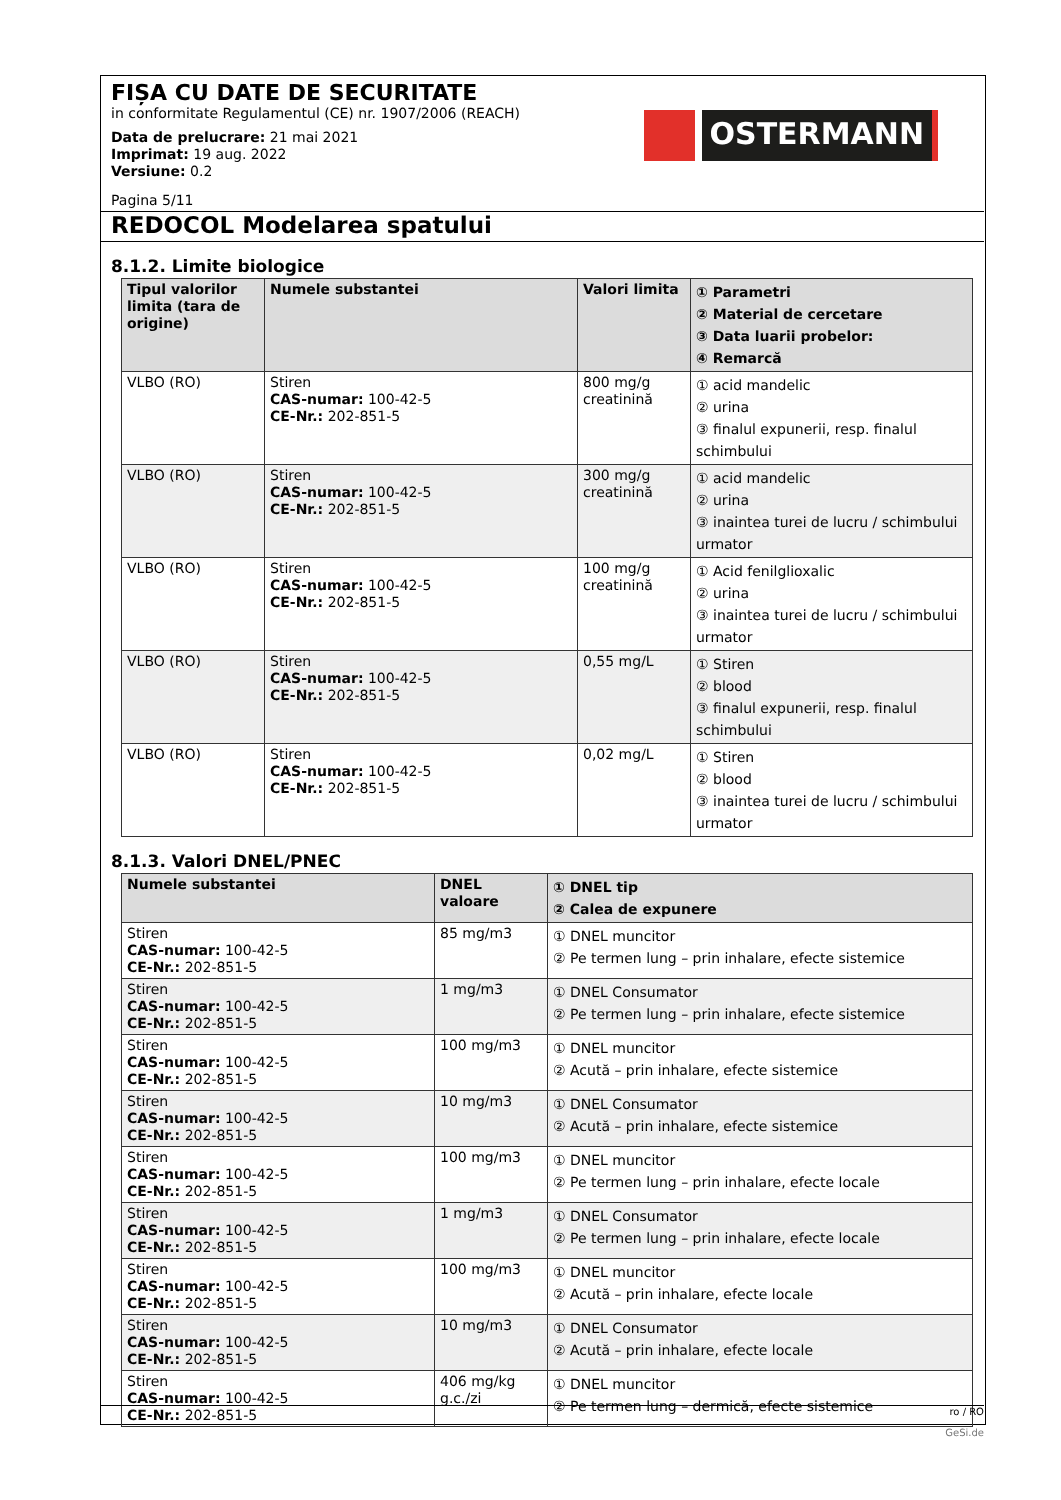FIȘA CU DATE DE SECURITATE
in conformitate Regulamentul (CE) nr. 1907/2006 (REACH)
Data de prelucrare: 21 mai 2021
Imprimat: 19 aug. 2022
Versiune: 0.2
Pagina 5/11
OSTERMANN
REDOCOL Modelarea spatului
8.1.2. Limite biologice
| Tipul valorilor limita (tara de origine) | Numele substantei | Valori limita | ① Parametri ② Material de cercetare ③ Data luarii probelor: ④ Remarcă |
| --- | --- | --- | --- |
| VLBO (RO) | Stiren CAS-numar: 100-42-5 CE-Nr.: 202-851-5 | 800 mg/g creatinină | ① acid mandelic ② urina ③ finalul expunerii, resp. finalul schimbului |
| VLBO (RO) | Stiren CAS-numar: 100-42-5 CE-Nr.: 202-851-5 | 300 mg/g creatinină | ① acid mandelic ② urina ③ inaintea turei de lucru / schimbului urmator |
| VLBO (RO) | Stiren CAS-numar: 100-42-5 CE-Nr.: 202-851-5 | 100 mg/g creatinină | ① Acid fenilglioxalic ② urina ③ inaintea turei de lucru / schimbului urmator |
| VLBO (RO) | Stiren CAS-numar: 100-42-5 CE-Nr.: 202-851-5 | 0,55 mg/L | ① Stiren ② blood ③ finalul expunerii, resp. finalul schimbului |
| VLBO (RO) | Stiren CAS-numar: 100-42-5 CE-Nr.: 202-851-5 | 0,02 mg/L | ① Stiren ② blood ③ inaintea turei de lucru / schimbului urmator |
8.1.3. Valori DNEL/PNEC
| Numele substantei | DNEL valoare | ① DNEL tip ② Calea de expunere |
| --- | --- | --- |
| Stiren CAS-numar: 100-42-5 CE-Nr.: 202-851-5 | 85 mg/m3 | ① DNEL muncitor ② Pe termen lung – prin inhalare, efecte sistemice |
| Stiren CAS-numar: 100-42-5 CE-Nr.: 202-851-5 | 1 mg/m3 | ① DNEL Consumator ② Pe termen lung – prin inhalare, efecte sistemice |
| Stiren CAS-numar: 100-42-5 CE-Nr.: 202-851-5 | 100 mg/m3 | ① DNEL muncitor ② Acută – prin inhalare, efecte sistemice |
| Stiren CAS-numar: 100-42-5 CE-Nr.: 202-851-5 | 10 mg/m3 | ① DNEL Consumator ② Acută – prin inhalare, efecte sistemice |
| Stiren CAS-numar: 100-42-5 CE-Nr.: 202-851-5 | 100 mg/m3 | ① DNEL muncitor ② Pe termen lung – prin inhalare, efecte locale |
| Stiren CAS-numar: 100-42-5 CE-Nr.: 202-851-5 | 1 mg/m3 | ① DNEL Consumator ② Pe termen lung – prin inhalare, efecte locale |
| Stiren CAS-numar: 100-42-5 CE-Nr.: 202-851-5 | 100 mg/m3 | ① DNEL muncitor ② Acută – prin inhalare, efecte locale |
| Stiren CAS-numar: 100-42-5 CE-Nr.: 202-851-5 | 10 mg/m3 | ① DNEL Consumator ② Acută – prin inhalare, efecte locale |
| Stiren CAS-numar: 100-42-5 CE-Nr.: 202-851-5 | 406 mg/kg g.c./zi | ① DNEL muncitor ② Pe termen lung – dermică, efecte sistemice |
ro / RO
GeSi.de